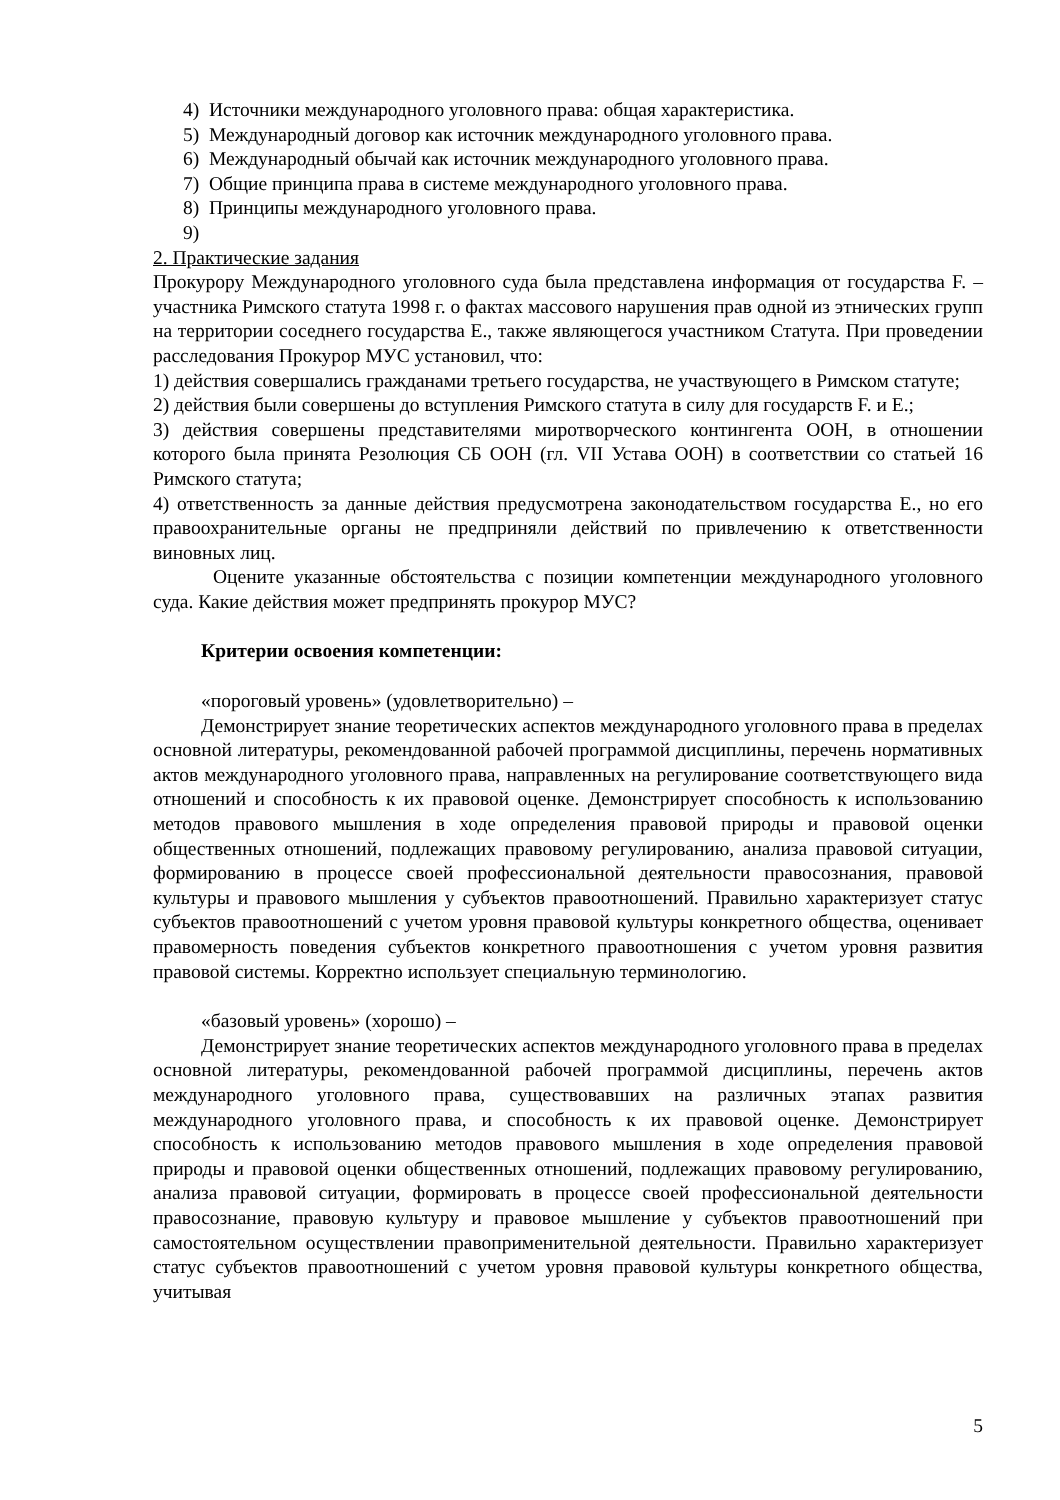4) Источники международного уголовного права: общая характеристика.
5) Международный договор как источник международного уголовного права.
6) Международный обычай как источник международного уголовного права.
7) Общие принципа права в системе международного уголовного права.
8) Принципы международного уголовного права.
9)
2. Практические задания
Прокурору Международного уголовного суда была представлена информация от государства F. – участника Римского статута 1998 г. о фактах массового нарушения прав одной из этнических групп на территории соседнего государства E., также являющегося участником Статута. При проведении расследования Прокурор МУС установил, что:
1) действия совершались гражданами третьего государства, не участвующего в Римском статуте;
2) действия были совершены до вступления Римского статута в силу для государств F. и E.;
3) действия совершены представителями миротворческого контингента ООН, в отношении которого была принята Резолюция СБ ООН (гл. VII Устава ООН) в соответствии со статьей 16 Римского статута;
4) ответственность за данные действия предусмотрена законодательством государства E., но его правоохранительные органы не предприняли действий по привлечению к ответственности виновных лиц.
Оцените указанные обстоятельства с позиции компетенции международного уголовного суда. Какие действия может предпринять прокурор МУС?
Критерии освоения компетенции:
«пороговый уровень» (удовлетворительно) –
Демонстрирует знание теоретических аспектов международного уголовного права в пределах основной литературы, рекомендованной рабочей программой дисциплины, перечень нормативных актов международного уголовного права, направленных на регулирование соответствующего вида отношений и способность к их правовой оценке. Демонстрирует способность к использованию методов правового мышления в ходе определения правовой природы и правовой оценки общественных отношений, подлежащих правовому регулированию, анализа правовой ситуации, формированию в процессе своей профессиональной деятельности правосознания, правовой культуры и правового мышления у субъектов правоотношений. Правильно характеризует статус субъектов правоотношений с учетом уровня правовой культуры конкретного общества, оценивает правомерность поведения субъектов конкретного правоотношения с учетом уровня развития правовой системы. Корректно использует специальную терминологию.
«базовый уровень» (хорошо) –
Демонстрирует знание теоретических аспектов международного уголовного права в пределах основной литературы, рекомендованной рабочей программой дисциплины, перечень актов международного уголовного права, существовавших на различных этапах развития международного уголовного права, и способность к их правовой оценке. Демонстрирует способность к использованию методов правового мышления в ходе определения правовой природы и правовой оценки общественных отношений, подлежащих правовому регулированию, анализа правовой ситуации, формировать в процессе своей профессиональной деятельности правосознание, правовую культуру и правовое мышление у субъектов правоотношений при самостоятельном осуществлении правоприменительной деятельности. Правильно характеризует статус субъектов правоотношений с учетом уровня правовой культуры конкретного общества, учитывая
5